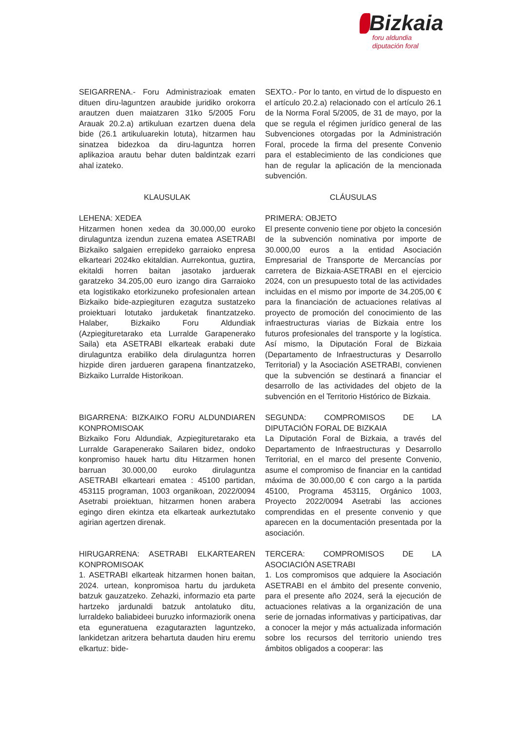Bizkaia
foru aldundia
diputación foral
SEIGARRENA.- Foru Administrazioak ematen dituen diru-laguntzen araubide juridiko orokorra arautzen duen maiatzaren 31ko 5/2005 Foru Arauak 20.2.a) artikuluan ezartzen duena dela bide (26.1 artikuluarekin lotuta), hitzarmen hau sinatzea bidezkoa da diru-laguntza horren aplikazioa arautu behar duten baldintzak ezarri ahal izateko.
SEXTO.- Por lo tanto, en virtud de lo dispuesto en el artículo 20.2.a) relacionado con el artículo 26.1 de la Norma Foral 5/2005, de 31 de mayo, por la que se regula el régimen jurídico general de las Subvenciones otorgadas por la Administración Foral, procede la firma del presente Convenio para el establecimiento de las condiciones que han de regular la aplicación de la mencionada subvención.
KLAUSULAK CLÁUSULAS
LEHENA: XEDEA
Hitzarmen honen xedea da 30.000,00 euroko dirulaguntza izendun zuzena ematea ASETRABI Bizkaiko salgaien errepideko garraioko enpresa elkarteari 2024ko ekitaldian. Aurrekontua, guztira, ekitaldi horren baitan jasotako jarduerak garatzeko 34.205,00 euro izango dira Garraioko eta logistikako etorkizuneko profesionalen artean Bizkaiko bide-azpiegituren ezagutza sustatzeko proiektuari lotutako jarduketak finantzatzeko. Halaber, Bizkaiko Foru Aldundiak (Azpiegituretarako eta Lurralde Garapenerako Saila) eta ASETRABI elkarteak erabaki dute dirulaguntza erabiliko dela dirulaguntza horren hizpide diren jardueren garapena finantzatzeko, Bizkaiko Lurralde Historikoan.
PRIMERA: OBJETO
El presente convenio tiene por objeto la concesión de la subvención nominativa por importe de 30.000,00 euros a la entidad Asociación Empresarial de Transporte de Mercancías por carretera de Bizkaia-ASETRABI en el ejercicio 2024, con un presupuesto total de las actividades incluidas en el mismo por importe de 34.205,00 € para la financiación de actuaciones relativas al proyecto de promoción del conocimiento de las infraestructuras viarias de Bizkaia entre los futuros profesionales del transporte y la logística. Así mismo, la Diputación Foral de Bizkaia (Departamento de Infraestructuras y Desarrollo Territorial) y la Asociación ASETRABI, convienen que la subvención se destinará a financiar el desarrollo de las actividades del objeto de la subvención en el Territorio Histórico de Bizkaia.
BIGARRENA: BIZKAIKO FORU ALDUNDIAREN KONPROMISOAK
Bizkaiko Foru Aldundiak, Azpiegituretarako eta Lurralde Garapenerako Sailaren bidez, ondoko konpromiso hauek hartu ditu Hitzarmen honen barruan 30.000,00 euroko dirulaguntza ASETRABI elkarteari ematea : 45100 partidan, 453115 programan, 1003 organikoan, 2022/0094 Asetrabi proiektuan, hitzarmen honen arabera egingo diren ekintza eta elkarteak aurkeztutako agirian agertzen direnak.
SEGUNDA: COMPROMISOS DE LA DIPUTACIÓN FORAL DE BIZKAIA
La Diputación Foral de Bizkaia, a través del Departamento de Infraestructuras y Desarrollo Territorial, en el marco del presente Convenio, asume el compromiso de financiar en la cantidad máxima de 30.000,00 € con cargo a la partida 45100, Programa 453115, Orgánico 1003, Proyecto 2022/0094 Asetrabi las acciones comprendidas en el presente convenio y que aparecen en la documentación presentada por la asociación.
HIRUGARRENA: ASETRABI ELKARTEAREN KONPROMISOAK
1. ASETRABI elkarteak hitzarmen honen baitan, 2024. urtean, konpromisoa hartu du jarduketa batzuk gauzatzeko. Zehazki, informazio eta parte hartzeko jardunaldi batzuk antolatuko ditu, lurraldeko baliabideei buruzko informaziorik onena eta eguneratuena ezagutarazten laguntzeko, lankidetzan aritzera behartuta dauden hiru eremu elkartuz: bide-
TERCERA: COMPROMISOS DE LA ASOCIACIÓN ASETRABI
1. Los compromisos que adquiere la Asociación ASETRABI en el ámbito del presente convenio, para el presente año 2024, será la ejecución de actuaciones relativas a la organización de una serie de jornadas informativas y participativas, dar a conocer la mejor y más actualizada información sobre los recursos del territorio uniendo tres ámbitos obligados a cooperar: las